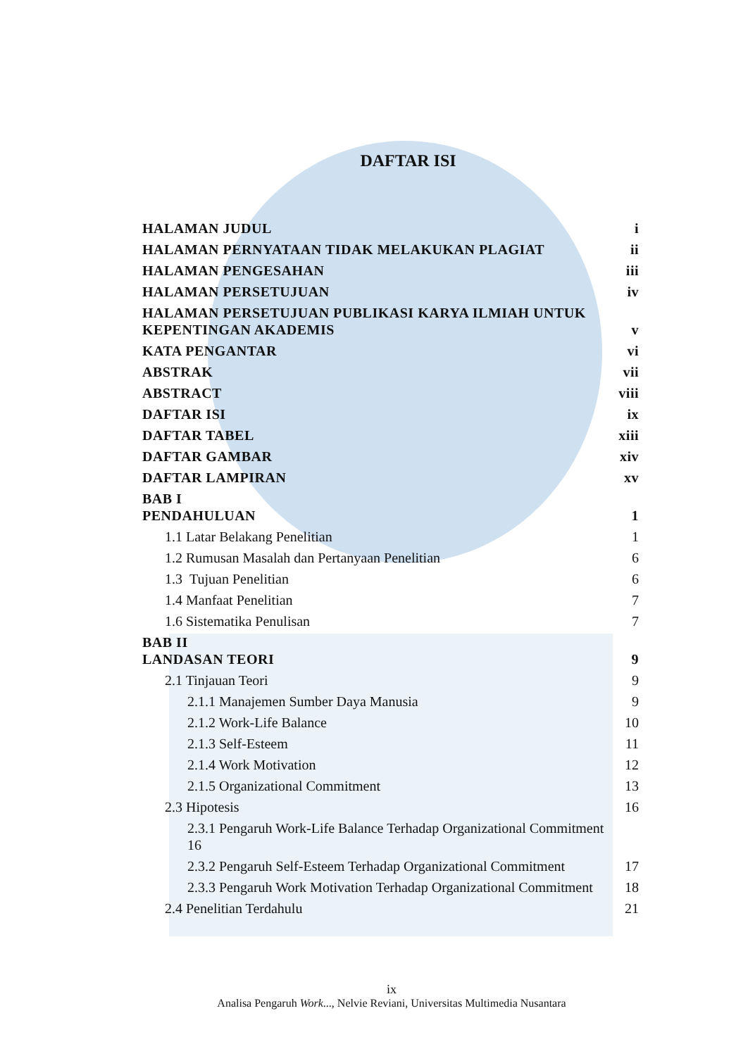DAFTAR ISI
HALAMAN JUDUL i
HALAMAN PERNYATAAN TIDAK MELAKUKAN PLAGIAT ii
HALAMAN PENGESAHAN iii
HALAMAN PERSETUJUAN iv
HALAMAN PERSETUJUAN PUBLIKASI KARYA ILMIAH UNTUK
KEPENTINGAN AKADEMIS v
KATA PENGANTAR vi
ABSTRAK vii
ABSTRACT viii
DAFTAR ISI ix
DAFTAR TABEL xiii
DAFTAR GAMBAR xiv
DAFTAR LAMPIRAN xv
BAB I
PENDAHULUAN 1
1.1 Latar Belakang Penelitian 1
1.2 Rumusan Masalah dan Pertanyaan Penelitian 6
1.3 Tujuan Penelitian 6
1.4 Manfaat Penelitian 7
1.6 Sistematika Penulisan 7
BAB II
LANDASAN TEORI 9
2.1 Tinjauan Teori 9
2.1.1 Manajemen Sumber Daya Manusia 9
2.1.2 Work-Life Balance 10
2.1.3 Self-Esteem 11
2.1.4 Work Motivation 12
2.1.5 Organizational Commitment 13
2.3 Hipotesis 16
2.3.1 Pengaruh Work-Life Balance Terhadap Organizational Commitment
16
2.3.2 Pengaruh Self-Esteem Terhadap Organizational Commitment 17
2.3.3 Pengaruh Work Motivation Terhadap Organizational Commitment 18
2.4 Penelitian Terdahulu 21
ix
Analisa Pengaruh Work..., Nelvie Reviani, Universitas Multimedia Nusantara